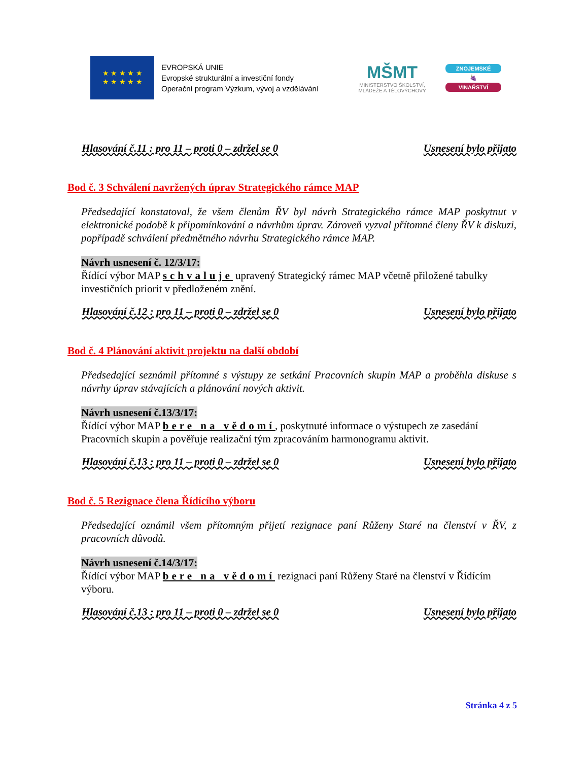★ ★ ★ ★ ★
★ ★ ★ ★ ★
EVROPSKÁ UNIE
Evropské strukturální a investiční fondy
Operační program Výzkum, vývoj a vzdělávání
MŠMT
MINISTERSTVO ŠKOLSTVÍ,
MLÁDEŽE A TĚLOVÝCHOVY
ZNOJEMSKÉ
🍇
VINAŘSTVÍ
Hlasování č.11 : pro 11 – proti 0 – zdržel se 0 Usnesení bylo přijato
Bod č. 3 Schválení navržených úprav Strategického rámce MAP
Předsedající konstatoval, že všem členům ŘV byl návrh Strategického rámce MAP poskytnut v elektronické podobě k připomínkování a návrhům úprav. Zároveň vyzval přítomné členy ŘV k diskuzi, popřípadě schválení předmětného návrhu Strategického rámce MAP.
Návrh usnesení č. 12/3/17:
Řídící výbor MAP schvaluje upravený Strategický rámec MAP včetně přiložené tabulky investičních priorit v předloženém znění.
Hlasování č.12 : pro 11 – proti 0 – zdržel se 0 Usnesení bylo přijato
Bod č. 4 Plánování aktivit projektu na další období
Předsedající seznámil přítomné s výstupy ze setkání Pracovních skupin MAP a proběhla diskuse s návrhy úprav stávajících a plánování nových aktivit.
Návrh usnesení č.13/3/17:
Řídící výbor MAP bere na vědomí, poskytnuté informace o výstupech ze zasedání Pracovních skupin a pověřuje realizační tým zpracováním harmonogramu aktivit.
Hlasování č.13 : pro 11 – proti 0 – zdržel se 0 Usnesení bylo přijato
Bod č. 5 Rezignace člena Řídícího výboru
Předsedající oznámil všem přítomným přijetí rezignace paní Růženy Staré na členství v ŘV, z pracovních důvodů.
Návrh usnesení č.14/3/17:
Řídící výbor MAP bere na vědomí rezignaci paní Růženy Staré na členství v Řídícím výboru.
Hlasování č.13 : pro 11 – proti 0 – zdržel se 0 Usnesení bylo přijato
Stránka 4 z 5